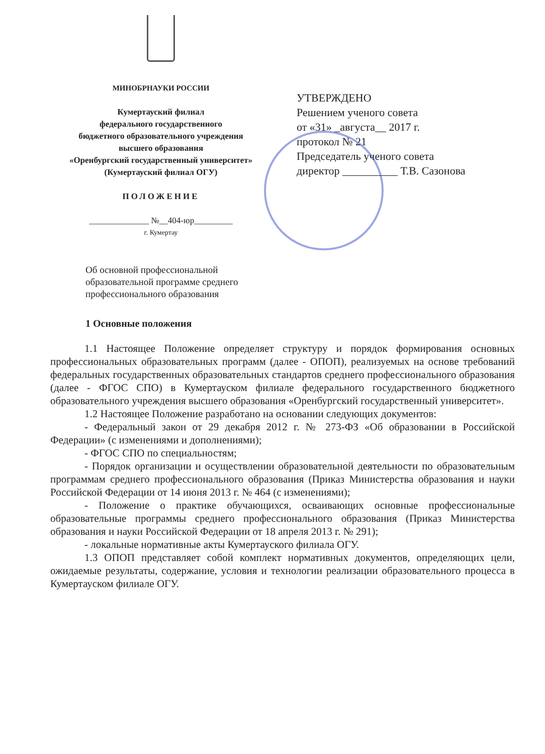МИНОБРНАУКИ РОССИИ
Кумертауский филиал
федерального государственного
бюджетного образовательного учреждения
высшего образования
«Оренбургский государственный университет»
(Кумертауский филиал ОГУ)
ПОЛОЖЕНИЕ
______________ №__404-юр_________
г. Кумертау
УТВЕРЖДЕНО
Решением ученого совета
от «31» _августа__ 2017 г.
протокол № 21
Председатель ученого совета
директор __________ Т.В. Сазонова
Об основной профессиональной
образовательной программе среднего
профессионального образования
1 Основные положения
1.1 Настоящее Положение определяет структуру и порядок формирования основных профессиональных образовательных программ (далее - ОПОП), реализуемых на основе требований федеральных государственных образовательных стандартов среднего профессионального образования (далее - ФГОС СПО) в Кумертауском филиале федерального государственного бюджетного образовательного учреждения высшего образования «Оренбургский государственный университет».
1.2 Настоящее Положение разработано на основании следующих документов:
- Федеральный закон от 29 декабря 2012 г. № 273-ФЗ «Об образовании в Российской Федерации» (с изменениями и дополнениями);
- ФГОС СПО по специальностям;
- Порядок организации и осуществлении образовательной деятельности по образовательным программам среднего профессионального образования (Приказ Министерства образования и науки Российской Федерации от 14 июня 2013 г. № 464 (с изменениями);
- Положение о практике обучающихся, осваивающих основные профессиональные образовательные программы среднего профессионального образования (Приказ Министерства образования и науки Российской Федерации от 18 апреля 2013 г. № 291);
- локальные нормативные акты Кумертауского филиала ОГУ.
1.3 ОПОП представляет собой комплект нормативных документов, определяющих цели, ожидаемые результаты, содержание, условия и технологии реализации образовательного процесса в Кумертауском филиале ОГУ.